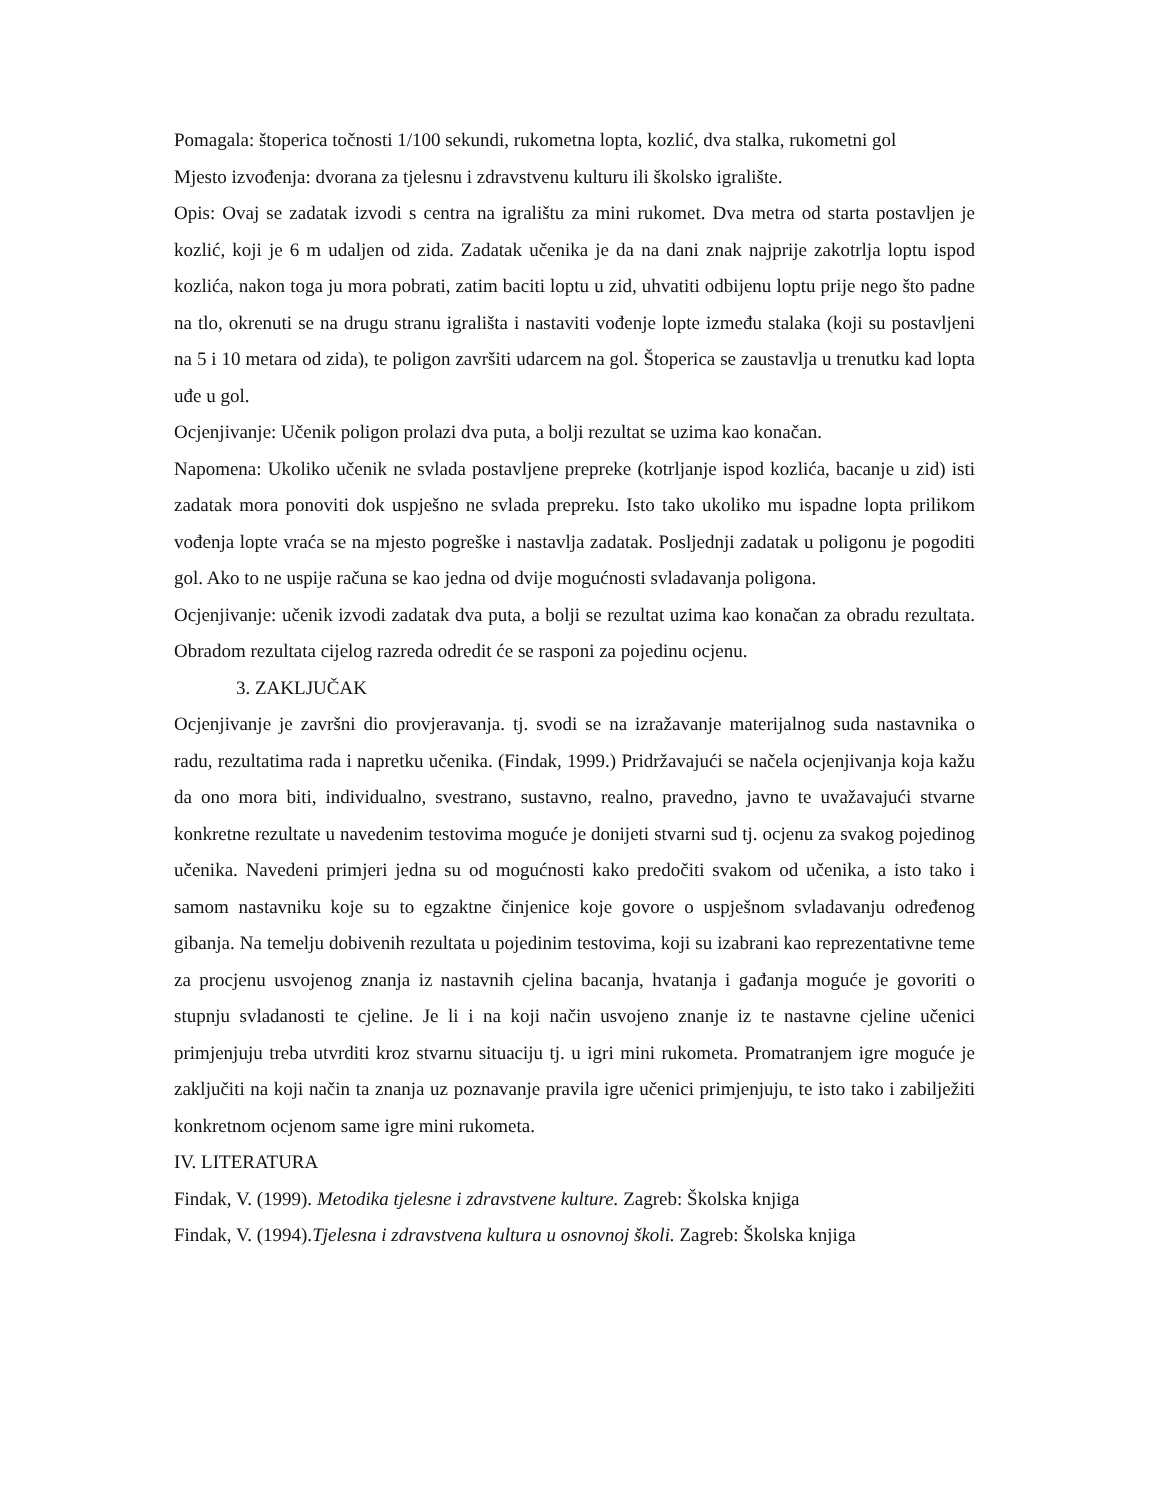Pomagala: štoperica točnosti 1/100 sekundi, rukometna lopta, kozlić, dva stalka, rukometni gol
Mjesto izvođenja: dvorana za tjelesnu i zdravstvenu kulturu ili školsko igralište.
Opis: Ovaj se zadatak izvodi s centra na igralištu za mini rukomet. Dva metra od starta postavljen je kozlić, koji je 6 m udaljen od zida. Zadatak učenika je da na dani znak najprije zakotrlja loptu ispod kozlića, nakon toga ju mora pobrati, zatim baciti loptu u zid, uhvatiti odbijenu loptu prije nego što padne na tlo, okrenuti se na drugu stranu igrališta i nastaviti vođenje lopte između stalaka (koji su postavljeni na 5 i 10 metara od zida), te poligon završiti udarcem na gol. Štoperica se zaustavlja u trenutku kad lopta uđe u gol.
Ocjenjivanje: Učenik poligon prolazi dva puta, a bolji rezultat se uzima kao konačan.
Napomena: Ukoliko učenik ne svlada postavljene prepreke (kotrljanje ispod kozlića, bacanje u zid) isti zadatak mora ponoviti dok uspješno ne svlada prepreku. Isto tako ukoliko mu ispadne lopta prilikom vođenja lopte vraća se na mjesto pogreške i nastavlja zadatak. Posljednji zadatak u poligonu je pogoditi gol. Ako to ne uspije računa se kao jedna od dvije mogućnosti svladavanja poligona.
Ocjenjivanje: učenik izvodi zadatak dva puta, a bolji se rezultat uzima kao konačan za obradu rezultata. Obradom rezultata cijelog razreda odredit će se rasponi za pojedinu ocjenu.
3. ZAKLJUČAK
Ocjenjivanje je završni dio provjeravanja. tj. svodi se na izražavanje materijalnog suda nastavnika o radu, rezultatima rada i napretku učenika. (Findak, 1999.) Pridržavajući se načela ocjenjivanja koja kažu da ono mora biti, individualno, svestrano, sustavno, realno, pravedno, javno te uvažavajući stvarne konkretne rezultate u navedenim testovima moguće je donijeti stvarni sud tj. ocjenu za svakog pojedinog učenika. Navedeni primjeri jedna su od mogućnosti kako predočiti svakom od učenika, a isto tako i samom nastavniku koje su to egzaktne činjenice koje govore o uspješnom svladavanju određenog gibanja. Na temelju dobivenih rezultata u pojedinim testovima, koji su izabrani kao reprezentativne teme za procjenu usvojenog znanja iz nastavnih cjelina bacanja, hvatanja i gađanja moguće je govoriti o stupnju svladanosti te cjeline. Je li i na koji način usvojeno znanje iz te nastavne cjeline učenici primjenjuju treba utvrditi kroz stvarnu situaciju tj. u igri mini rukometa. Promatranjem igre moguće je zaključiti na koji način ta znanja uz poznavanje pravila igre učenici primjenjuju, te isto tako i zabilježiti konkretnom ocjenom same igre mini rukometa.
IV. LITERATURA
Findak, V. (1999). Metodika tjelesne i zdravstvene kulture. Zagreb: Školska knjiga
Findak, V. (1994).Tjelesna i zdravstvena kultura u osnovnoj školi. Zagreb: Školska knjiga